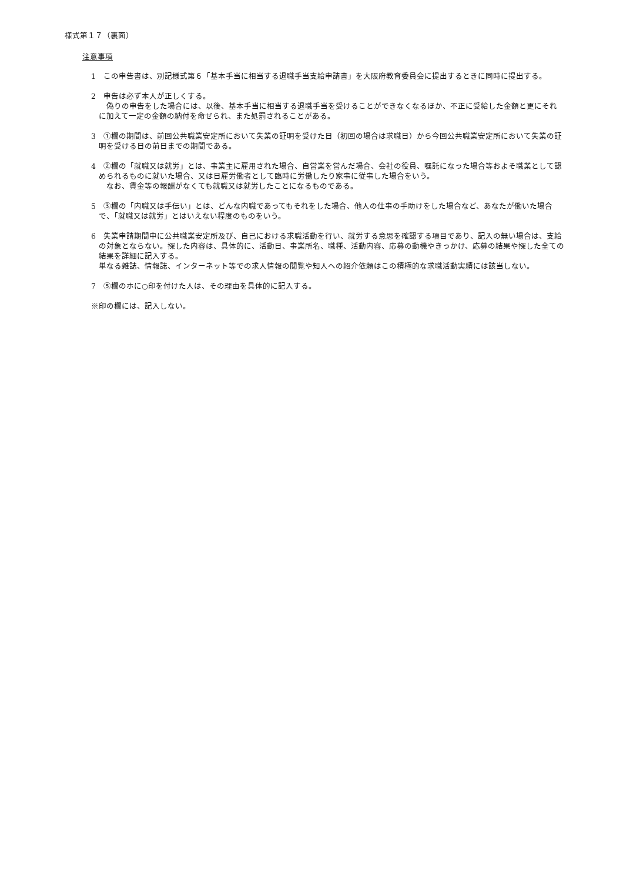様式第１７（裏面）
注意事項
1　この申告書は、別記様式第６「基本手当に相当する退職手当支給申請書」を大阪府教育委員会に提出するときに同時に提出する。
2　申告は必ず本人が正しくする。
　偽りの申告をした場合には、以後、基本手当に相当する退職手当を受けることができなくなるほか、不正に受給した金額と更にそれに加えて一定の金額の納付を命ぜられ、また処罰されることがある。
3　①欄の期間は、前回公共職業安定所において失業の証明を受けた日（初回の場合は求職日）から今回公共職業安定所において失業の証明を受ける日の前日までの期間である。
4　②欄の「就職又は就労」とは、事業主に雇用された場合、自営業を営んだ場合、会社の役員、嘱託になった場合等およそ職業として認められるものに就いた場合、又は日雇労働者として臨時に労働したり家事に従事した場合をいう。
　なお、賃金等の報酬がなくても就職又は就労したことになるものである。
5　③欄の「内職又は手伝い」とは、どんな内職であってもそれをした場合、他人の仕事の手助けをした場合など、あなたが働いた場合で、「就職又は就労」とはいえない程度のものをいう。
6　失業申請期間中に公共職業安定所及び、自己における求職活動を行い、就労する意思を確認する項目であり、記入の無い場合は、支給の対象とならない。探した内容は、具体的に、活動日、事業所名、職種、活動内容、応募の動機やきっかけ、応募の結果や探した全ての結果を詳細に記入する。
単なる雑誌、情報誌、インターネット等での求人情報の閲覧や知人への紹介依頼はこの積極的な求職活動実績には該当しない。
7　⑤欄のホに○印を付けた人は、その理由を具体的に記入する。
※印の欄には、記入しない。